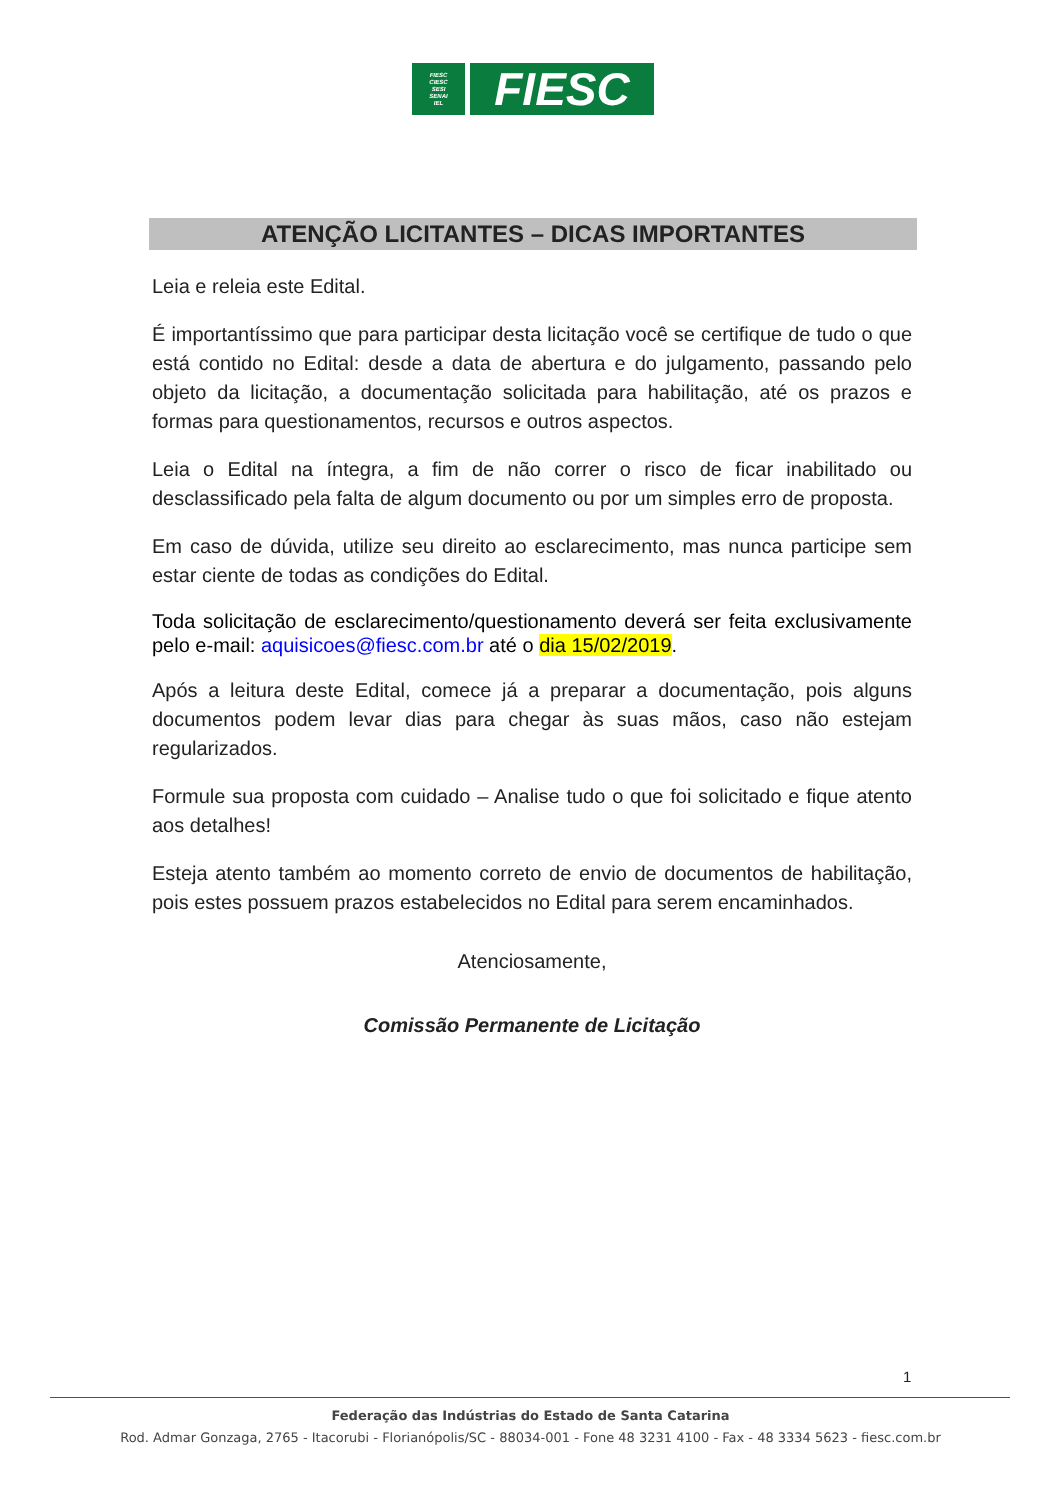FIESC
CIESC
SESI
SENAI
IEL
FIESC
ATENÇÃO LICITANTES – DICAS IMPORTANTES
Leia e releia este Edital.
É importantíssimo que para participar desta licitação você se certifique de tudo o que está contido no Edital: desde a data de abertura e do julgamento, passando pelo objeto da licitação, a documentação solicitada para habilitação, até os prazos e formas para questionamentos, recursos e outros aspectos.
Leia o Edital na íntegra, a fim de não correr o risco de ficar inabilitado ou desclassificado pela falta de algum documento ou por um simples erro de proposta.
Em caso de dúvida, utilize seu direito ao esclarecimento, mas nunca participe sem estar ciente de todas as condições do Edital.
Toda solicitação de esclarecimento/questionamento deverá ser feita exclusivamente pelo e-mail: aquisicoes@fiesc.com.br até o dia 15/02/2019.
Após a leitura deste Edital, comece já a preparar a documentação, pois alguns documentos podem levar dias para chegar às suas mãos, caso não estejam regularizados.
Formule sua proposta com cuidado – Analise tudo o que foi solicitado e fique atento aos detalhes!
Esteja atento também ao momento correto de envio de documentos de habilitação, pois estes possuem prazos estabelecidos no Edital para serem encaminhados.
Atenciosamente,
Comissão Permanente de Licitação
1
Federação das Indústrias do Estado de Santa Catarina
Rod. Admar Gonzaga, 2765 - Itacorubi - Florianópolis/SC - 88034-001 - Fone 48 3231 4100 - Fax - 48 3334 5623 - fiesc.com.br